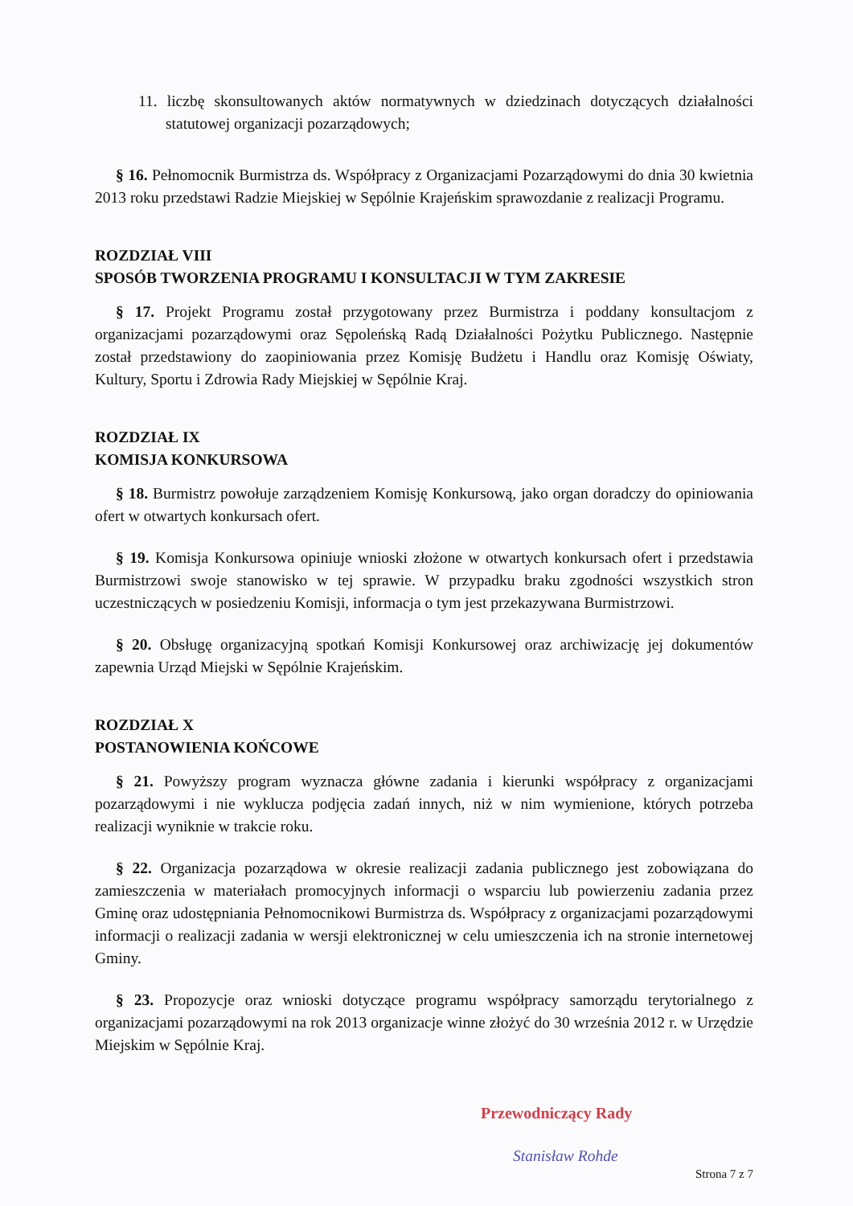11. liczbę skonsultowanych aktów normatywnych w dziedzinach dotyczących działalności statutowej organizacji pozarządowych;
§ 16. Pełnomocnik Burmistrza ds. Współpracy z Organizacjami Pozarządowymi do dnia 30 kwietnia 2013 roku przedstawi Radzie Miejskiej w Sępólnie Krajeńskim sprawozdanie z realizacji Programu.
ROZDZIAŁ VIII
SPOSÓB TWORZENIA PROGRAMU I KONSULTACJI W TYM ZAKRESIE
§ 17. Projekt Programu został przygotowany przez Burmistrza i poddany konsultacjom z organizacjami pozarządowymi oraz Sępoleńską Radą Działalności Pożytku Publicznego. Następnie został przedstawiony do zaopiniowania przez Komisję Budżetu i Handlu oraz Komisję Oświaty, Kultury, Sportu i Zdrowia Rady Miejskiej w Sępólnie Kraj.
ROZDZIAŁ IX
KOMISJA KONKURSOWA
§ 18. Burmistrz powołuje zarządzeniem Komisję Konkursową, jako organ doradczy do opiniowania ofert w otwartych konkursach ofert.
§ 19. Komisja Konkursowa opiniuje wnioski złożone w otwartych konkursach ofert i przedstawia Burmistrzowi swoje stanowisko w tej sprawie. W przypadku braku zgodności wszystkich stron uczestniczących w posiedzeniu Komisji, informacja o tym jest przekazywana Burmistrzowi.
§ 20. Obsługę organizacyjną spotkań Komisji Konkursowej oraz archiwizację jej dokumentów zapewnia Urząd Miejski w Sępólnie Krajeńskim.
ROZDZIAŁ X
POSTANOWIENIA KOŃCOWE
§ 21. Powyższy program wyznacza główne zadania i kierunki współpracy z organizacjami pozarządowymi i nie wyklucza podjęcia zadań innych, niż w nim wymienione, których potrzeba realizacji wyniknie w trakcie roku.
§ 22. Organizacja pozarządowa w okresie realizacji zadania publicznego jest zobowiązana do zamieszczenia w materiałach promocyjnych informacji o wsparciu lub powierzeniu zadania przez Gminę oraz udostępniania Pełnomocnikowi Burmistrza ds. Współpracy z organizacjami pozarządowymi informacji o realizacji zadania w wersji elektronicznej w celu umieszczenia ich na stronie internetowej Gminy.
§ 23. Propozycje oraz wnioski dotyczące programu współpracy samorządu terytorialnego z organizacjami pozarządowymi na rok 2013 organizacje winne złożyć do 30 września 2012 r. w Urzędzie Miejskim w Sępólnie Kraj.
Przewodniczący Rady
Stanisław Rohde
Strona 7 z 7